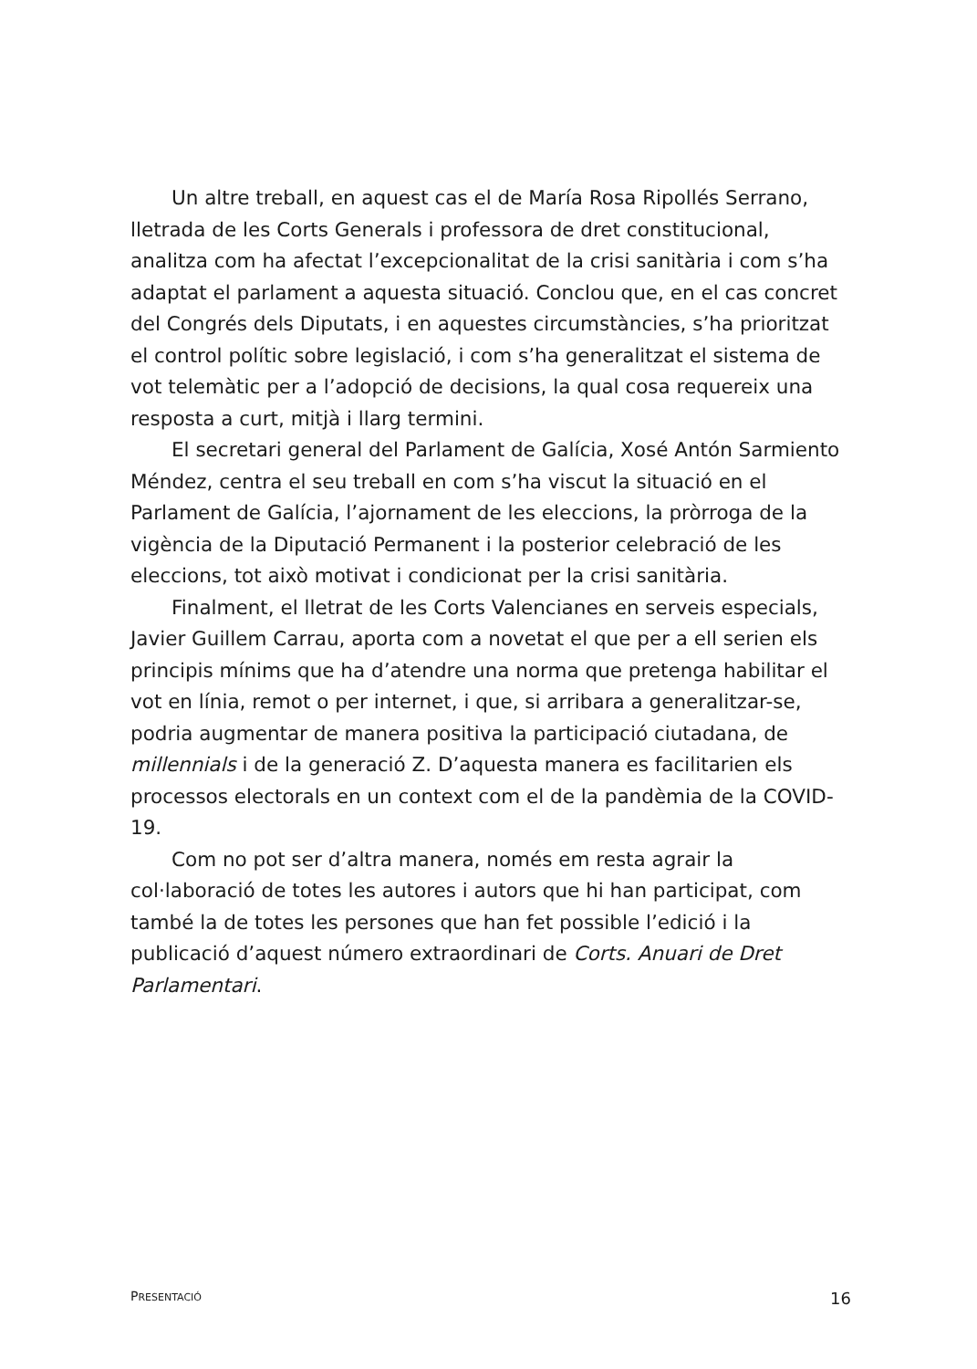Un altre treball, en aquest cas el de María Rosa Ripollés Serrano, lletrada de les Corts Generals i professora de dret constitucional, analitza com ha afectat l’excepcionalitat de la crisi sanitària i com s’ha adaptat el parlament a aquesta situació. Conclou que, en el cas concret del Congrés dels Diputats, i en aquestes circumstàncies, s’ha prioritzat el control polític sobre legislació, i com s’ha generalitzat el sistema de vot telemàtic per a l’adopció de decisions, la qual cosa requereix una resposta a curt, mitjà i llarg termini.
El secretari general del Parlament de Galícia, Xosé Antón Sarmiento Méndez, centra el seu treball en com s’ha viscut la situació en el Parlament de Galícia, l’ajornament de les eleccions, la pròrroga de la vigència de la Diputació Permanent i la posterior celebració de les eleccions, tot això motivat i condicionat per la crisi sanitària.
Finalment, el lletrat de les Corts Valencianes en serveis especials, Javier Guillem Carrau, aporta com a novetat el que per a ell serien els principis mínims que ha d’atendre una norma que pretenga habilitar el vot en línia, remot o per internet, i que, si arribara a generalitzar-se, podria augmentar de manera positiva la participació ciutadana, de millennials i de la generació Z. D’aquesta manera es facilitarien els processos electorals en un context com el de la pandèmia de la COVID-19.
Com no pot ser d’altra manera, només em resta agrair la col·laboració de totes les autores i autors que hi han participat, com també la de totes les persones que han fet possible l’edició i la publicació d’aquest número extraordinari de Corts. Anuari de Dret Parlamentari.
PRESENTACIÓ 16